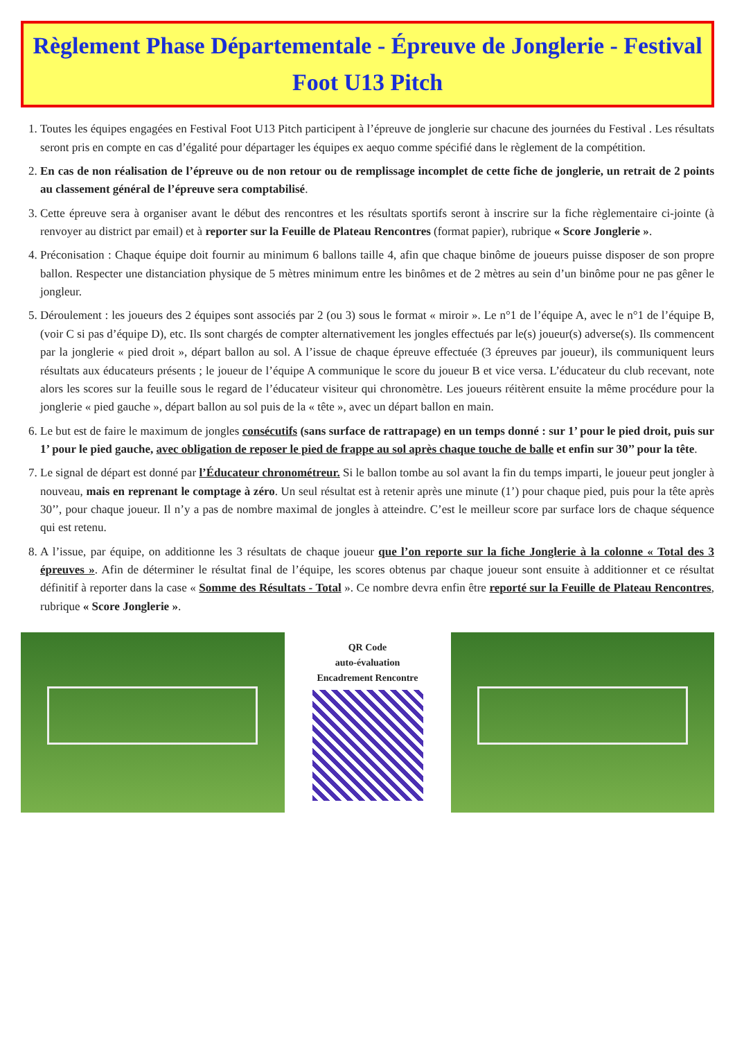Règlement Phase Départementale - Épreuve de Jonglerie - Festival Foot U13 Pitch
1. Toutes les équipes engagées en Festival Foot U13 Pitch participent à l’épreuve de jonglerie sur chacune des journées du Festival . Les résultats seront pris en compte en cas d’égalité pour départager les équipes ex aequo comme spécifié dans le règlement de la compétition.
2. En cas de non réalisation de l’épreuve ou de non retour ou de remplissage incomplet de cette fiche de jonglerie, un retrait de 2 points au classement général de l’épreuve sera comptabilisé.
3. Cette épreuve sera à organiser avant le début des rencontres et les résultats sportifs seront à inscrire sur la fiche règlementaire ci-jointe (à renvoyer au district par email) et à reporter sur la Feuille de Plateau Rencontres (format papier), rubrique « Score Jonglerie ».
4. Préconisation : Chaque équipe doit fournir au minimum 6 ballons taille 4, afin que chaque binôme de joueurs puisse disposer de son propre ballon. Respecter une distanciation physique de 5 mètres minimum entre les binômes et de 2 mètres au sein d’un binôme pour ne pas gêner le jongleur.
5. Déroulement : les joueurs des 2 équipes sont associés par 2 (ou 3) sous le format « miroir ». Le n°1 de l’équipe A, avec le n°1 de l’équipe B, (voir C si pas d’équipe D), etc. Ils sont chargés de compter alternativement les jongles effectués par le(s) joueur(s) adverse(s). Ils commencent par la jonglerie « pied droit », départ ballon au sol. A l’issue de chaque épreuve effectuée (3 épreuves par joueur), ils communiquent leurs résultats aux éducateurs présents ; le joueur de l’équipe A communique le score du joueur B et vice versa. L’éducateur du club recevant, note alors les scores sur la feuille sous le regard de l’éducateur visiteur qui chronomètre. Les joueurs réitèrent ensuite la même procédure pour la jonglerie « pied gauche », départ ballon au sol puis de la « tête », avec un départ ballon en main.
6. Le but est de faire le maximum de jongles consécutifs (sans surface de rattrapage) en un temps donné : sur 1’ pour le pied droit, puis sur 1’ pour le pied gauche, avec obligation de reposer le pied de frappe au sol après chaque touche de balle et enfin sur 30’’ pour la tête.
7. Le signal de départ est donné par l’Éducateur chronométreur. Si le ballon tombe au sol avant la fin du temps imparti, le joueur peut jongler à nouveau, mais en reprenant le comptage à zéro. Un seul résultat est à retenir après une minute (1’) pour chaque pied, puis pour la tête après 30’’, pour chaque joueur. Il n’y a pas de nombre maximal de jongles à atteindre. C’est le meilleur score par surface lors de chaque séquence qui est retenu.
8. A l’issue, par équipe, on additionne les 3 résultats de chaque joueur que l’on reporte sur la fiche Jonglerie à la colonne « Total des 3 épreuves ». Afin de déterminer le résultat final de l’équipe, les scores obtenus par chaque joueur sont ensuite à additionner et ce résultat définitif à reporter dans la case « Somme des Résultats - Total ». Ce nombre devra enfin être reporté sur la Feuille de Plateau Rencontres, rubrique « Score Jonglerie ».
QR Code
auto-évaluation
Encadrement Rencontre